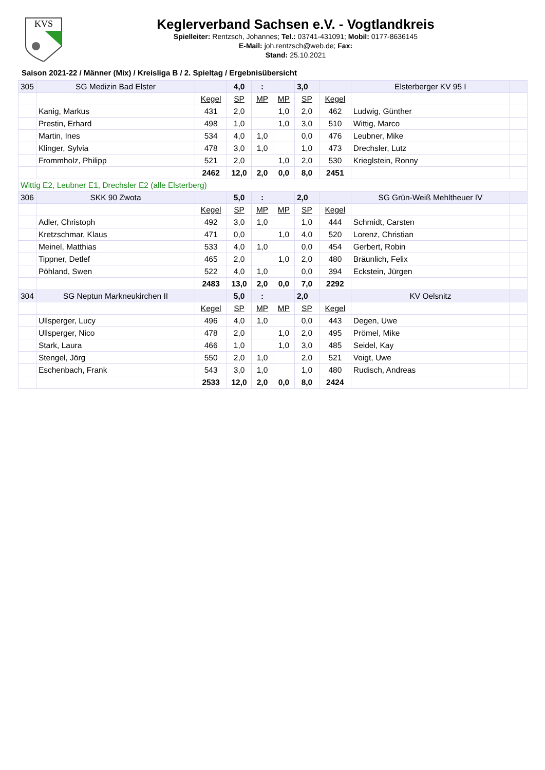KVS
Keglerverband Sachsen e.V. - Vogtlandkreis
Spielleiter: Rentzsch, Johannes; Tel.: 03741-431091; Mobil: 0177-8636145
E-Mail: joh.rentzsch@web.de; Fax:
Stand: 25.10.2021
Saison 2021-22 / Männer (Mix) / Kreisliga B / 2. Spieltag / Ergebnisübersicht
| 305 | SG Medizin Bad Elster | | 4,0 | : | | 3,0 | | Elsterberger KV 95 I | |
| | | Kegel | SP | MP | MP | SP | Kegel | | |
| | Kanig, Markus | 431 | 2,0 | | 1,0 | 2,0 | 462 | Ludwig, Günther | |
| | Prestin, Erhard | 498 | 1,0 | | 1,0 | 3,0 | 510 | Wittig, Marco | |
| | Martin, Ines | 534 | 4,0 | 1,0 | | 0,0 | 476 | Leubner, Mike | |
| | Klinger, Sylvia | 478 | 3,0 | 1,0 | | 1,0 | 473 | Drechsler, Lutz | |
| | Frommholz, Philipp | 521 | 2,0 | | 1,0 | 2,0 | 530 | Krieglstein, Ronny | |
| | | 2462 | 12,0 | 2,0 | 0,0 | 8,0 | 2451 | | |
| Wittig E2, Leubner E1, Drechsler E2 (alle Elsterberg) | | | | | | | | | |
| 306 | SKK 90 Zwota | | 5,0 | : | | 2,0 | | SG Grün-Weiß Mehltheuer IV | |
| | | Kegel | SP | MP | MP | SP | Kegel | | |
| | Adler, Christoph | 492 | 3,0 | 1,0 | | 1,0 | 444 | Schmidt, Carsten | |
| | Kretzschmar, Klaus | 471 | 0,0 | | 1,0 | 4,0 | 520 | Lorenz, Christian | |
| | Meinel, Matthias | 533 | 4,0 | 1,0 | | 0,0 | 454 | Gerbert, Robin | |
| | Tippner, Detlef | 465 | 2,0 | | 1,0 | 2,0 | 480 | Bräunlich, Felix | |
| | Pöhland, Swen | 522 | 4,0 | 1,0 | | 0,0 | 394 | Eckstein, Jürgen | |
| | | 2483 | 13,0 | 2,0 | 0,0 | 7,0 | 2292 | | |
| 304 | SG Neptun Markneukirchen II | | 5,0 | : | | 2,0 | | KV Oelsnitz | |
| | | Kegel | SP | MP | MP | SP | Kegel | | |
| | Ullsperger, Lucy | 496 | 4,0 | 1,0 | | 0,0 | 443 | Degen, Uwe | |
| | Ullsperger, Nico | 478 | 2,0 | | 1,0 | 2,0 | 495 | Prömel, Mike | |
| | Stark, Laura | 466 | 1,0 | | 1,0 | 3,0 | 485 | Seidel, Kay | |
| | Stengel, Jörg | 550 | 2,0 | 1,0 | | 2,0 | 521 | Voigt, Uwe | |
| | Eschenbach, Frank | 543 | 3,0 | 1,0 | | 1,0 | 480 | Rudisch, Andreas | |
| | | 2533 | 12,0 | 2,0 | 0,0 | 8,0 | 2424 | | |